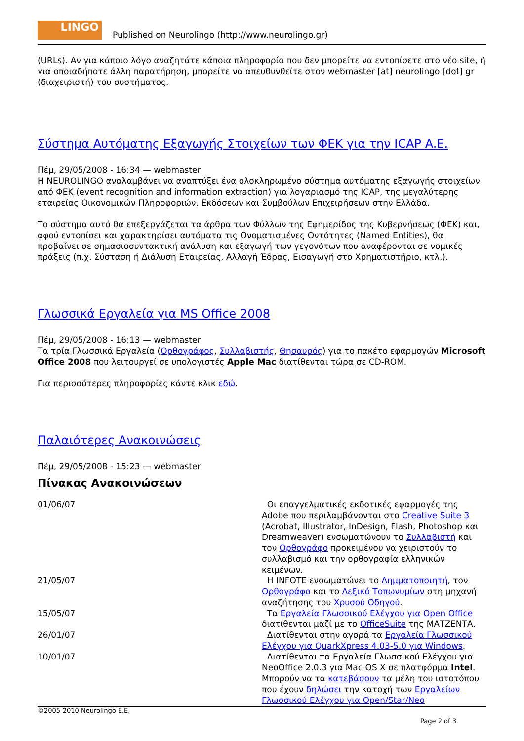LINGO
Published on Neurolingo (http://www.neurolingo.gr)
(URLs). Αν για κάποιο λόγο αναζητάτε κάποια πληροφορία που δεν μπορείτε να εντοπίσετε στο νέο site, ή για οποιαδήποτε άλλη παρατήρηση, μπορείτε να απευθυνθείτε στον webmaster [at] neurolingo [dot] gr (διαχειριστή) του συστήματος.
Σύστημα Αυτόματης Εξαγωγής Στοιχείων των ΦΕΚ για την ICAP A.E.
Πέμ, 29/05/2008 - 16:34 — webmaster
Η NEUROLINGO αναλαμβάνει να αναπτύξει ένα ολοκληρωμένο σύστημα αυτόματης εξαγωγής στοιχείων από ΦΕΚ (event recognition and information extraction) για λογαριασμό της ICAP, της μεγαλύτερης εταιρείας Οικονομικών Πληροφοριών, Εκδόσεων και Συμβούλων Επιχειρήσεων στην Ελλάδα.
Το σύστημα αυτό θα επεξεργάζεται τα άρθρα των Φύλλων της Εφημερίδος της Κυβερνήσεως (ΦΕΚ) και, αφού εντοπίσει και χαρακτηρίσει αυτόματα τις Ονοματισμένες Οντότητες (Named Entities), θα προβαίνει σε σημασιοσυντακτική ανάλυση και εξαγωγή των γεγονότων που αναφέρονται σε νομικές πράξεις (π.χ. Σύσταση ή Διάλυση Εταιρείας, Αλλαγή Έδρας, Εισαγωγή στο Χρηματιστήριο, κτλ.).
Γλωσσικά Εργαλεία για MS Office 2008
Πέμ, 29/05/2008 - 16:13 — webmaster
Τα τρία Γλωσσικά Εργαλεία (Ορθογράφος, Συλλαβιστής, Θησαυρός) για το πακέτο εφαρμογών Microsoft Office 2008 που λειτουργεί σε υπολογιστές Apple Mac διατίθενται τώρα σε CD-ROM.
Για περισσότερες πληροφορίες κάντε κλικ εδώ.
Παλαιότερες Ανακοινώσεις
Πέμ, 29/05/2008 - 15:23 — webmaster
Πίνακας Ανακοινώσεων
| 01/06/07 | Οι επαγγελματικές εκδοτικές εφαρμογές της Adobe που περιλαμβάνονται στο Creative Suite 3 (Acrobat, Illustrator, InDesign, Flash, Photoshop και Dreamweaver) ενσωματώνουν το Συλλαβιστή και τον Ορθογράφο προκειμένου να χειριστούν το συλλαβισμό και την ορθογραφία ελληνικών κειμένων. |
| 21/05/07 | Η INFOTE ενσωματώνει το Λημματοποιητή , τον Ορθογράφο και το Λεξικό Τοπωνυμίων στη μηχανή αναζήτησης του Χρυσού Οδηγού . |
| 15/05/07 | Τα Εργαλεία Γλωσσικού Ελέγχου για Open Office διατίθενται μαζί με το OfficeSuite της ΜΑΤΖΕΝΤΑ. |
| 26/01/07 | Διατίθενται στην αγορά τα Εργαλεία Γλωσσικού Ελέγχου για QuarkXpress 4.03-5.0 για Windows . |
| 10/01/07 | Διατίθενται τα Εργαλεία Γλωσσικού Ελέγχου για NeoOffice 2.0.3 για Mac OS X σε πλατφόρμα Intel . Μπορούν να τα κατεβάσουν τα μέλη του ιστοτόπου που έχουν δηλώσει την κατοχή των Εργαλείων Γλωσσικού Ελέγχου για Open/Star/Neo |
©2005-2010 Neurolingo E.E.
Page 2 of 3